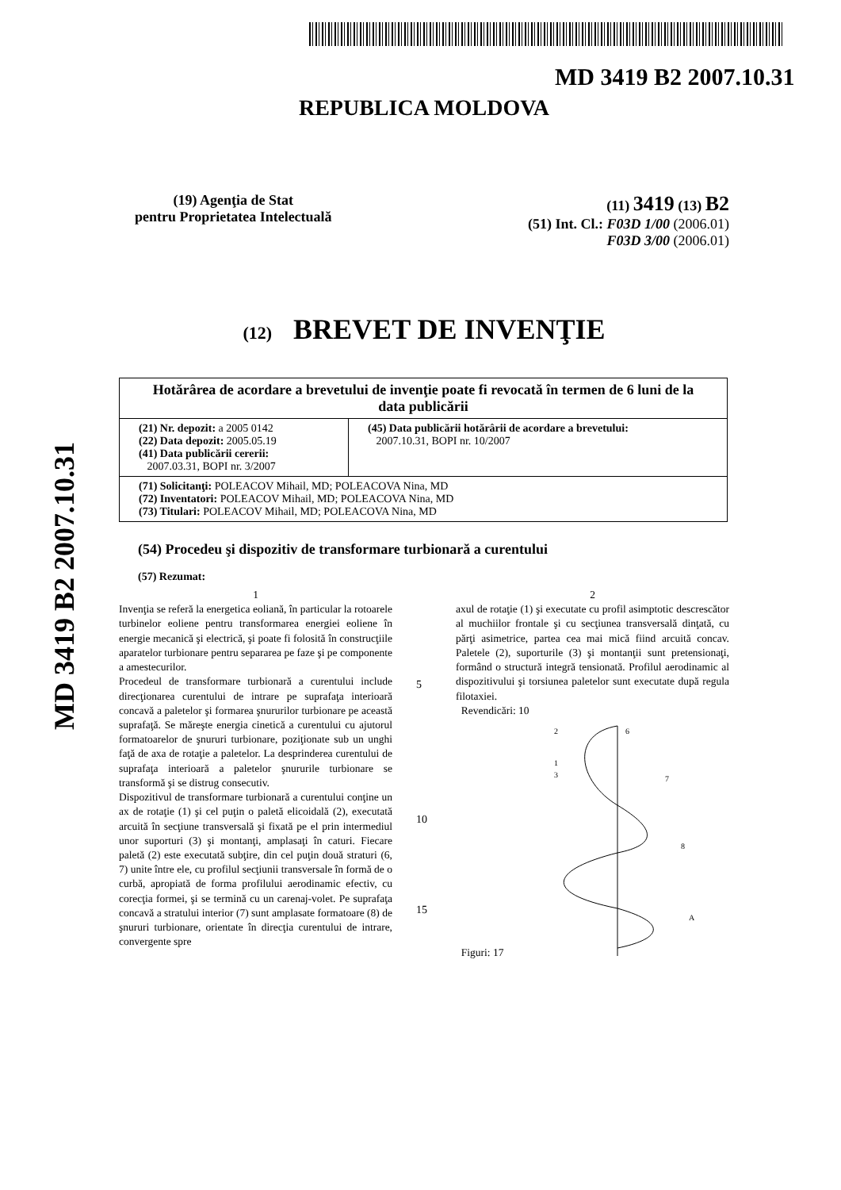MD 3419 B2 2007.10.31
MD 3419 B2 2007.10.31
REPUBLICA MOLDOVA
(19) Agenţia de Stat
pentru Proprietatea Intelectuală
(11) 3419 (13) B2
(51) Int. Cl.: F03D 1/00 (2006.01)
F03D 3/00 (2006.01)
(12) BREVET DE INVENŢIE
| Hotărârea de acordare a brevetului de invenţie poate fi revocată în termen de 6 luni de la data publicării | |
| (21) Nr. depozit: a 2005 0142 (22) Data depozit: 2005.05.19 (41) Data publicării cererii: 2007.03.31, BOPI nr. 3/2007 | (45) Data publicării hotărârii de acordare a brevetului: 2007.10.31, BOPI nr. 10/2007 |
| (71) Solicitanţi: POLEACOV Mihail, MD; POLEACOVA Nina, MD (72) Inventatori: POLEACOV Mihail, MD; POLEACOVA Nina, MD (73) Titulari: POLEACOV Mihail, MD; POLEACOVA Nina, MD | |
(54) Procedeu şi dispozitiv de transformare turbionară a curentului
(57) Rezumat:
1
Invenţia se referă la energetica eoliană, în particular la rotoarele turbinelor eoliene pentru transformarea energiei eoliene în energie mecanică şi electrică, şi poate fi folosită în construcţiile aparatelor turbionare pentru separarea pe faze şi pe componente a amestecurilor.
Procedeul de transformare turbionară a curentului include direcţionarea curentului de intrare pe suprafaţa interioară concavă a paletelor şi formarea şnururilor turbionare pe această suprafaţă. Se măreşte energia cinetică a curentului cu ajutorul formatoarelor de şnururi turbionare, poziţionate sub un unghi faţă de axa de rotaţie a paletelor. La desprinderea curentului de suprafaţa interioară a paletelor şnururile turbionare se transformă şi se distrug consecutiv.
Dispozitivul de transformare turbionară a curentului conţine un ax de rotaţie (1) şi cel puţin o paletă elicoidală (2), executată arcuită în secţiune transversală şi fixată pe el prin intermediul unor suporturi (3) şi montanţi, amplasaţi în caturi. Fiecare paletă (2) este executată subţire, din cel puţin două straturi (6, 7) unite între ele, cu profilul secţiunii transversale în formă de o curbă, apropiată de forma profilului aerodinamic efectiv, cu corecţia formei, şi se termină cu un carenaj-volet. Pe suprafaţa concavă a stratului interior (7) sunt amplasate formatoare (8) de şnururi turbionare, orientate în direcţia curentului de intrare, convergente spre
5
10
15
2
axul de rotaţie (1) şi executate cu profil asimptotic descrescător al muchiilor frontale şi cu secţiunea transversală dinţată, cu părţi asimetrice, partea cea mai mică fiind arcuită concav. Paletele (2), suporturile (3) şi montanţii sunt pretensionaţi, formând o structură integră tensionată. Profilul aerodinamic al dispozitivului şi torsiunea paletelor sunt executate după regula filotaxiei.
Revendicări: 10
Figuri: 17
2
6
1
3
7
8
A